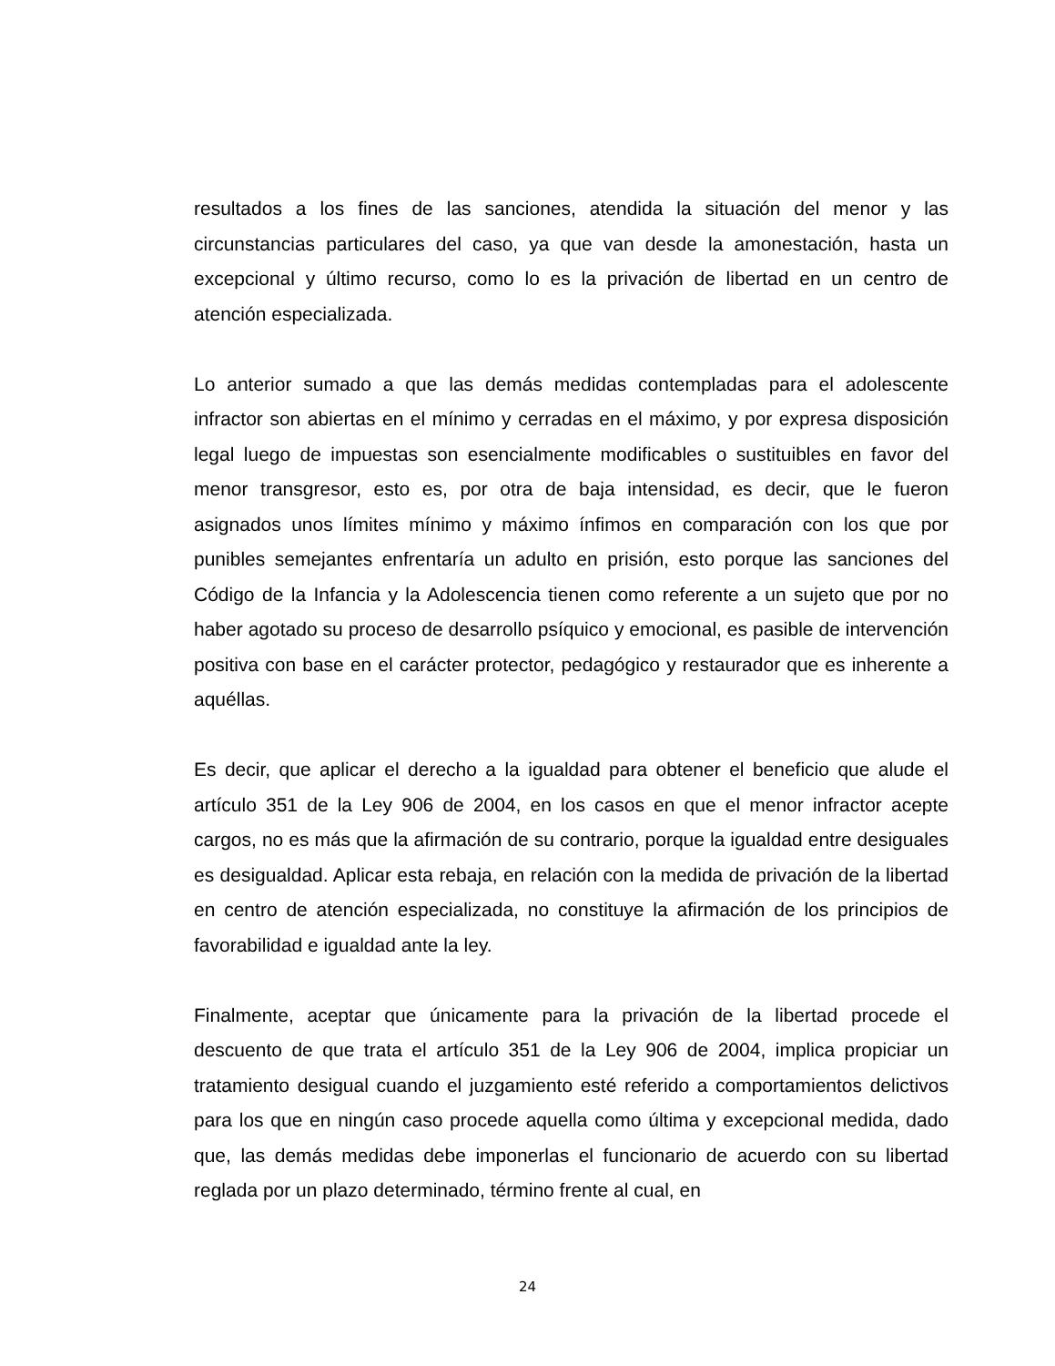resultados a los fines de las sanciones, atendida la situación del menor y las circunstancias particulares del caso, ya que van desde la amonestación, hasta un excepcional y último recurso, como lo es la privación de libertad en un centro de atención especializada.
Lo anterior sumado a que las demás medidas contempladas para el adolescente infractor son abiertas en el mínimo y cerradas en el máximo, y por expresa disposición legal luego de impuestas son esencialmente modificables o sustituibles en favor del menor transgresor, esto es, por otra de baja intensidad, es decir, que le fueron asignados unos límites mínimo y máximo ínfimos en comparación con los que por punibles semejantes enfrentaría un adulto en prisión, esto porque las sanciones del Código de la Infancia y la Adolescencia tienen como referente a un sujeto que por no haber agotado su proceso de desarrollo psíquico y emocional, es pasible de intervención positiva con base en el carácter protector, pedagógico y restaurador que es inherente a aquéllas.
Es decir, que aplicar el derecho a la igualdad para obtener el beneficio que alude el artículo 351 de la Ley 906 de 2004, en los casos en que el menor infractor acepte cargos, no es más que la afirmación de su contrario, porque la igualdad entre desiguales es desigualdad. Aplicar esta rebaja, en relación con la medida de privación de la libertad en centro de atención especializada, no constituye la afirmación de los principios de favorabilidad e igualdad ante la ley.
Finalmente, aceptar que únicamente para la privación de la libertad procede el descuento de que trata el artículo 351 de la Ley 906 de 2004, implica propiciar un tratamiento desigual cuando el juzgamiento esté referido a comportamientos delictivos para los que en ningún caso procede aquella como última y excepcional medida, dado que, las demás medidas debe imponerlas el funcionario de acuerdo con su libertad reglada por un plazo determinado, término frente al cual, en
24